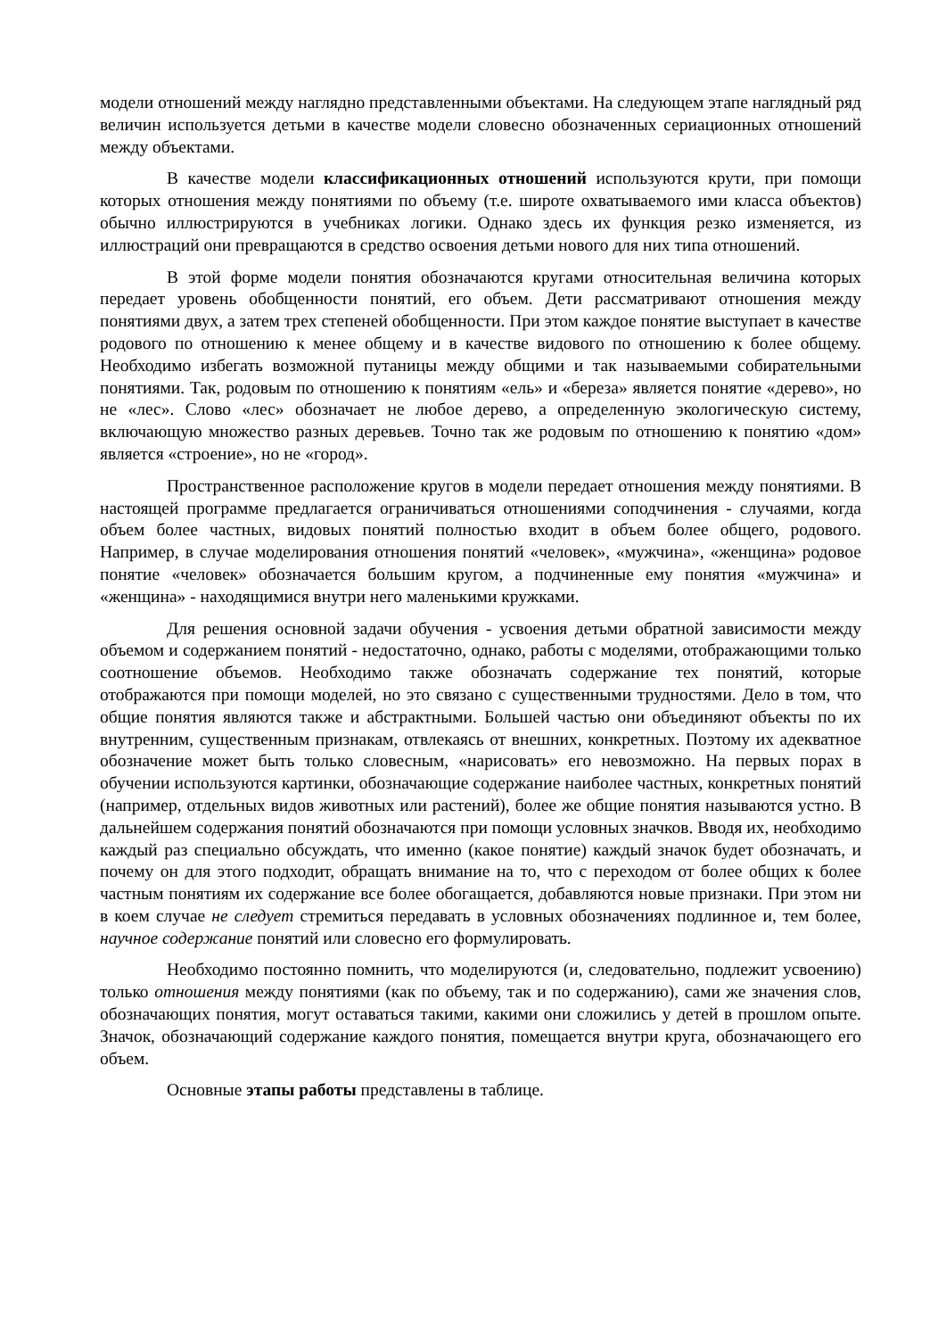модели отношений между наглядно представленными объектами. На следующем этапе наглядный ряд величин используется детьми в качестве модели словесно обозначенных сериационных отношений между объектами.
В качестве модели классификационных отношений используются крути, при помощи которых отношения между понятиями по объему (т.е. широте охватываемого ими класса объектов) обычно иллюстрируются в учебниках логики. Однако здесь их функция резко изменяется, из иллюстраций они превращаются в средство освоения детьми нового для них типа отношений.
В этой форме модели понятия обозначаются кругами относительная величина которых передает уровень обобщенности понятий, его объем. Дети рассматривают отношения между понятиями двух, а затем трех степеней обобщенности. При этом каждое понятие выступает в качестве родового по отношению к менее общему и в качестве видового по отношению к более общему. Необходимо избегать возможной путаницы между общими и так называемыми собирательными понятиями. Так, родовым по отношению к понятиям «ель» и «береза» является понятие «дерево», но не «лес». Слово «лес» обозначает не любое дерево, а определенную экологическую систему, включающую множество разных деревьев. Точно так же родовым по отношению к понятию «дом» является «строение», но не «город».
Пространственное расположение кругов в модели передает отношения между понятиями. В настоящей программе предлагается ограничиваться отношениями соподчинения - случаями, когда объем более частных, видовых понятий полностью входит в объем более общего, родового. Например, в случае моделирования отношения понятий «человек», «мужчина», «женщина» родовое понятие «человек» обозначается большим кругом, а подчиненные ему понятия «мужчина» и «женщина» - находящимися внутри него маленькими кружками.
Для решения основной задачи обучения - усвоения детьми обратной зависимости между объемом и содержанием понятий - недостаточно, однако, работы с моделями, отображающими только соотношение объемов. Необходимо также обозначать содержание тех понятий, которые отображаются при помощи моделей, но это связано с существенными трудностями. Дело в том, что общие понятия являются также и абстрактными. Большей частью они объединяют объекты по их внутренним, существенным признакам, отвлекаясь от внешних, конкретных. Поэтому их адекватное обозначение может быть только словесным, «нарисовать» его невозможно. На первых порах в обучении используются картинки, обозначающие содержание наиболее частных, конкретных понятий (например, отдельных видов животных или растений), более же общие понятия называются устно. В дальнейшем содержания понятий обозначаются при помощи условных значков. Вводя их, необходимо каждый раз специально обсуждать, что именно (какое понятие) каждый значок будет обозначать, и почему он для этого подходит, обращать внимание на то, что с переходом от более общих к более частным понятиям их содержание все более обогащается, добавляются новые признаки. При этом ни в коем случае не следует стремиться передавать в условных обозначениях подлинное и, тем более, научное содержание понятий или словесно его формулировать.
Необходимо постоянно помнить, что моделируются (и, следовательно, подлежит усвоению) только отношения между понятиями (как по объему, так и по содержанию), сами же значения слов, обозначающих понятия, могут оставаться такими, какими они сложились у детей в прошлом опыте. Значок, обозначающий содержание каждого понятия, помещается внутри круга, обозначающего его объем.
Основные этапы работы представлены в таблице.